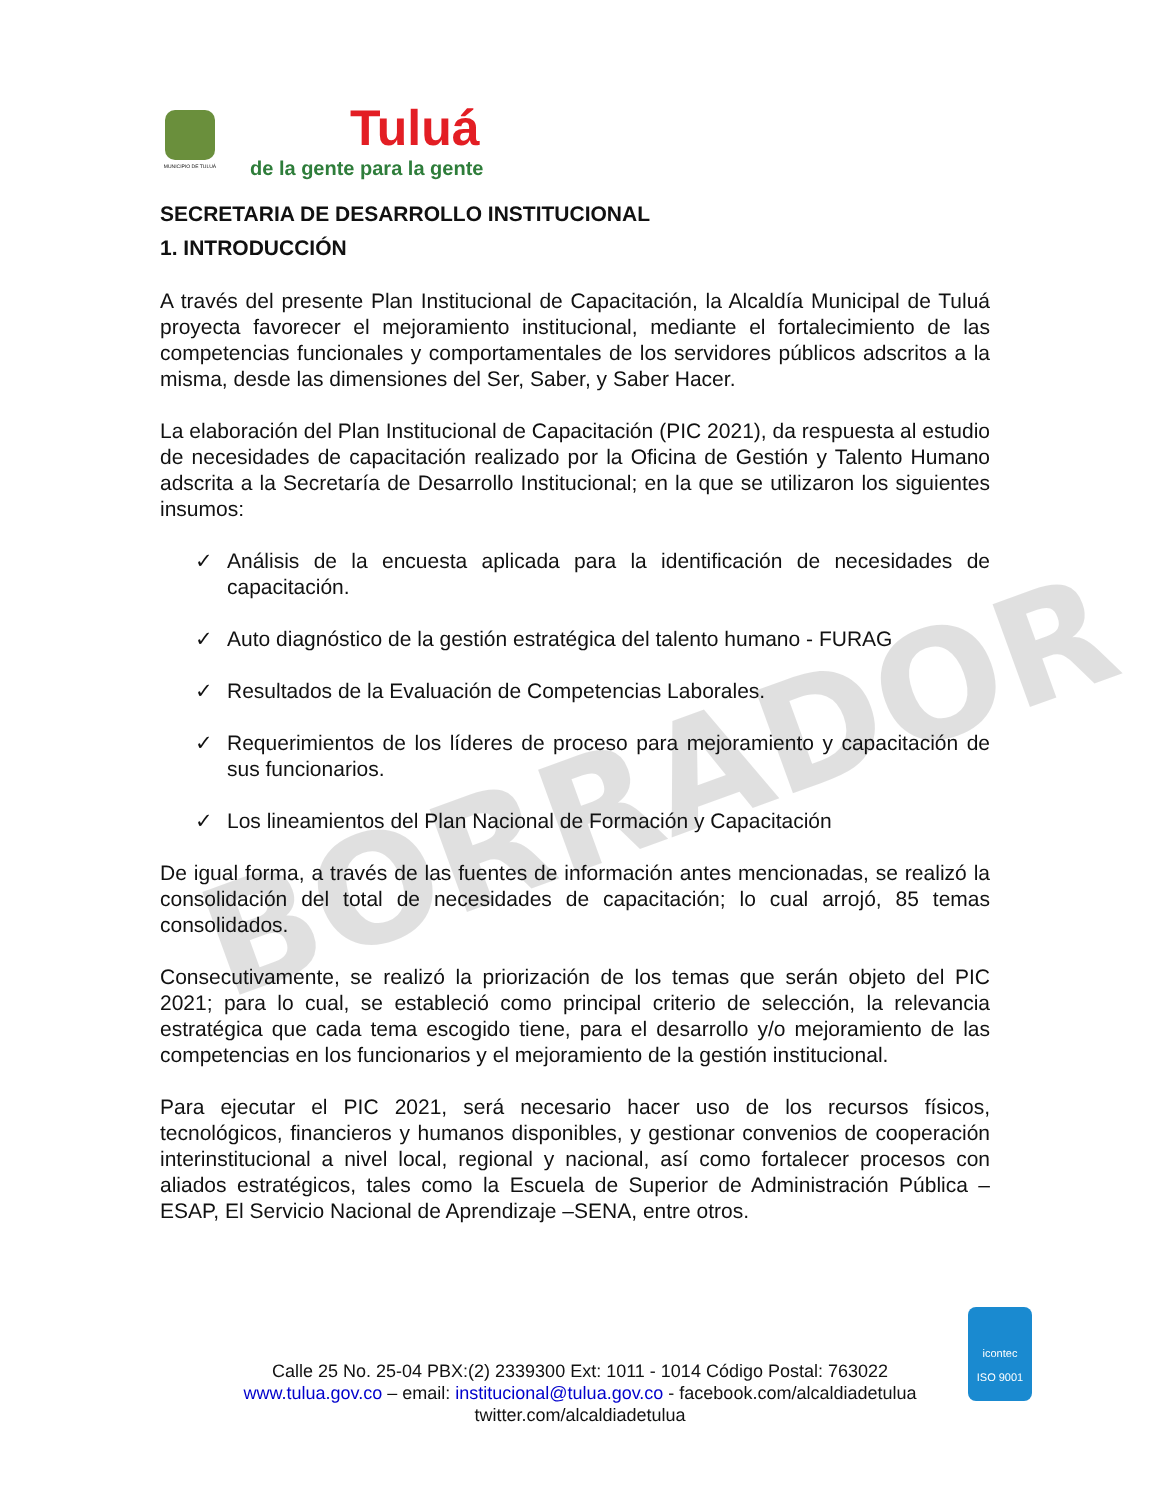BORRADOR
MUNICIPIO DE TULUÁ
Tuluá
de la gente para la gente
SECRETARIA DE DESARROLLO INSTITUCIONAL
1. INTRODUCCIÓN
A través del presente Plan Institucional de Capacitación, la Alcaldía Municipal de Tuluá proyecta favorecer el mejoramiento institucional, mediante el fortalecimiento de las competencias funcionales y comportamentales de los servidores públicos adscritos a la misma, desde las dimensiones del Ser, Saber, y Saber Hacer.
La elaboración del Plan Institucional de Capacitación (PIC 2021), da respuesta al estudio de necesidades de capacitación realizado por la Oficina de Gestión y Talento Humano adscrita a la Secretaría de Desarrollo Institucional; en la que se utilizaron los siguientes insumos:
✓ Análisis de la encuesta aplicada para la identificación de necesidades de capacitación.
✓ Auto diagnóstico de la gestión estratégica del talento humano - FURAG
✓ Resultados de la Evaluación de Competencias Laborales.
✓ Requerimientos de los líderes de proceso para mejoramiento y capacitación de sus funcionarios.
✓ Los lineamientos del Plan Nacional de Formación y Capacitación
De igual forma, a través de las fuentes de información antes mencionadas, se realizó la consolidación del total de necesidades de capacitación; lo cual arrojó, 85 temas consolidados.
Consecutivamente, se realizó la priorización de los temas que serán objeto del PIC 2021; para lo cual, se estableció como principal criterio de selección, la relevancia estratégica que cada tema escogido tiene, para el desarrollo y/o mejoramiento de las competencias en los funcionarios y el mejoramiento de la gestión institucional.
Para ejecutar el PIC 2021, será necesario hacer uso de los recursos físicos, tecnológicos, financieros y humanos disponibles, y gestionar convenios de cooperación interinstitucional a nivel local, regional y nacional, así como fortalecer procesos con aliados estratégicos, tales como la Escuela de Superior de Administración Pública –ESAP, El Servicio Nacional de Aprendizaje –SENA, entre otros.
Calle 25 No. 25-04 PBX:(2) 2339300 Ext: 1011 - 1014 Código Postal: 763022
www.tulua.gov.co – email: institucional@tulua.gov.co - facebook.com/alcaldiadetulua
twitter.com/alcaldiadetulua
icontec
ISO 9001